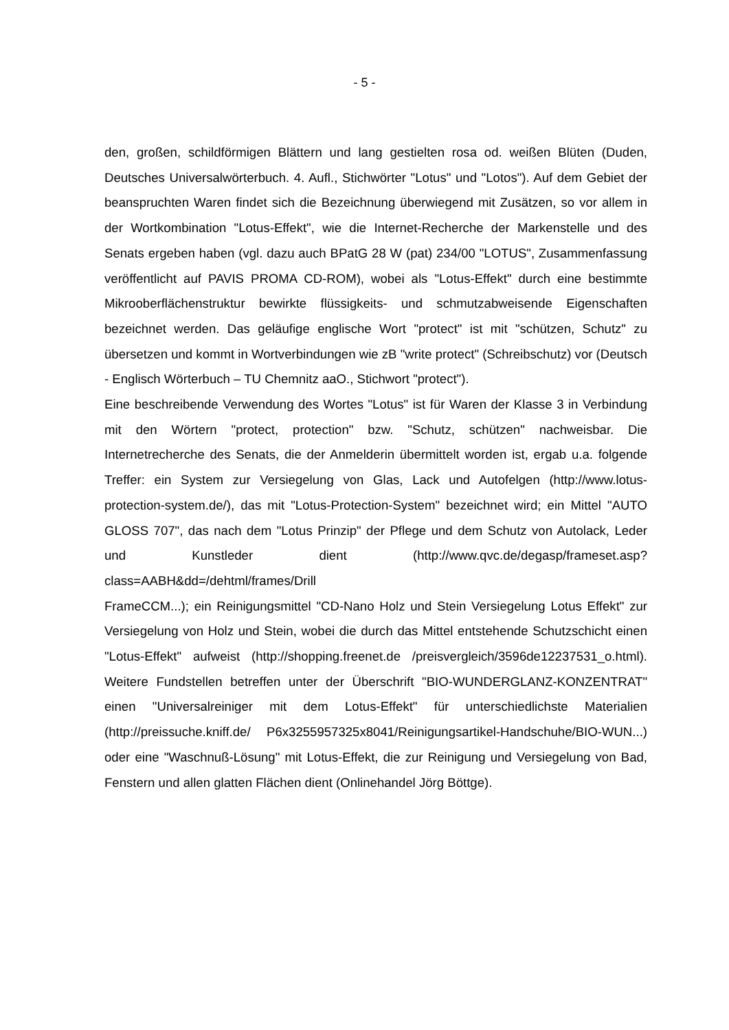- 5 -
den, großen, schildförmigen Blättern und lang gestielten rosa od. weißen Blüten (Duden, Deutsches Universalwörterbuch. 4. Aufl., Stichwörter "Lotus" und "Lotos"). Auf dem Gebiet der beanspruchten Waren findet sich die Bezeichnung überwiegend mit Zusätzen, so vor allem in der Wortkombination "Lotus-Effekt", wie die Internet-Recherche der Markenstelle und des Senats ergeben haben (vgl. dazu auch BPatG 28 W (pat) 234/00 "LOTUS", Zusammenfassung veröffentlicht auf PAVIS PROMA CD-ROM), wobei als "Lotus-Effekt" durch eine bestimmte Mikrooberflächenstruktur bewirkte flüssigkeits- und schmutzabweisende Eigenschaften bezeichnet werden. Das geläufige englische Wort "protect" ist mit "schützen, Schutz" zu übersetzen und kommt in Wortverbindungen wie zB "write protect" (Schreibschutz) vor (Deutsch - Englisch Wörterbuch – TU Chemnitz aaO., Stichwort "protect").
Eine beschreibende Verwendung des Wortes "Lotus" ist für Waren der Klasse 3 in Verbindung mit den Wörtern "protect, protection" bzw. "Schutz, schützen" nachweisbar. Die Internetrecherche des Senats, die der Anmelderin übermittelt worden ist, ergab u.a. folgende Treffer: ein System zur Versiegelung von Glas, Lack und Autofelgen (http://www.lotus-protection-system.de/), das mit "Lotus-Protection-System" bezeichnet wird; ein Mittel "AUTO GLOSS 707", das nach dem "Lotus Prinzip" der Pflege und dem Schutz von Autolack, Leder und Kunstleder dient (http://www.qvc.de/degasp/frameset.asp?class=AABH&dd=/dehtml/frames/Drill
FrameCCM...); ein Reinigungsmittel "CD-Nano Holz und Stein Versiegelung Lotus Effekt" zur Versiegelung von Holz und Stein, wobei die durch das Mittel entstehende Schutzschicht einen "Lotus-Effekt" aufweist (http://shopping.freenet.de /preisvergleich/3596de12237531_o.html). Weitere Fundstellen betreffen unter der Überschrift "BIO-WUNDERGLANZ-KONZENTRAT" einen "Universalreiniger mit dem Lotus-Effekt" für unterschiedlichste Materialien (http://preissuche.kniff.de/ P6x3255957325x8041/Reinigungsartikel-Handschuhe/BIO-WUN...) oder eine "Waschnuß-Lösung" mit Lotus-Effekt, die zur Reinigung und Versiegelung von Bad, Fenstern und allen glatten Flächen dient (Onlinehandel Jörg Böttge).